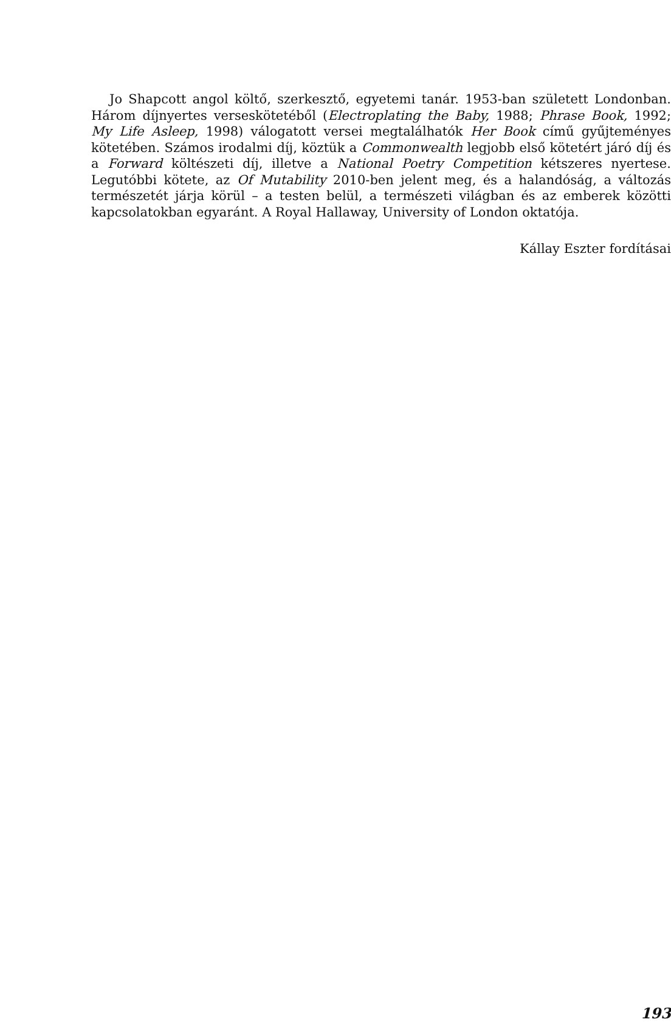Jo Shapcott angol költő, szerkesztő, egyetemi tanár. 1953-ban született Londonban. Három díjnyertes verseskötetéből (Electroplating the Baby, 1988; Phrase Book, 1992; My Life Asleep, 1998) válogatott versei megtalálhatók Her Book című gyűjteményes kötetében. Számos irodalmi díj, köztük a Commonwealth legjobb első kötetért járó díj és a Forward költészeti díj, illetve a National Poetry Competition kétszeres nyertese. Legutóbbi kötete, az Of Mutability 2010-ben jelent meg, és a halandóság, a változás természetét járja körül – a testen belül, a természeti világban és az emberek közötti kapcsolatokban egyaránt. A Royal Hallaway, University of London oktatója.
Kállay Eszter fordításai
193